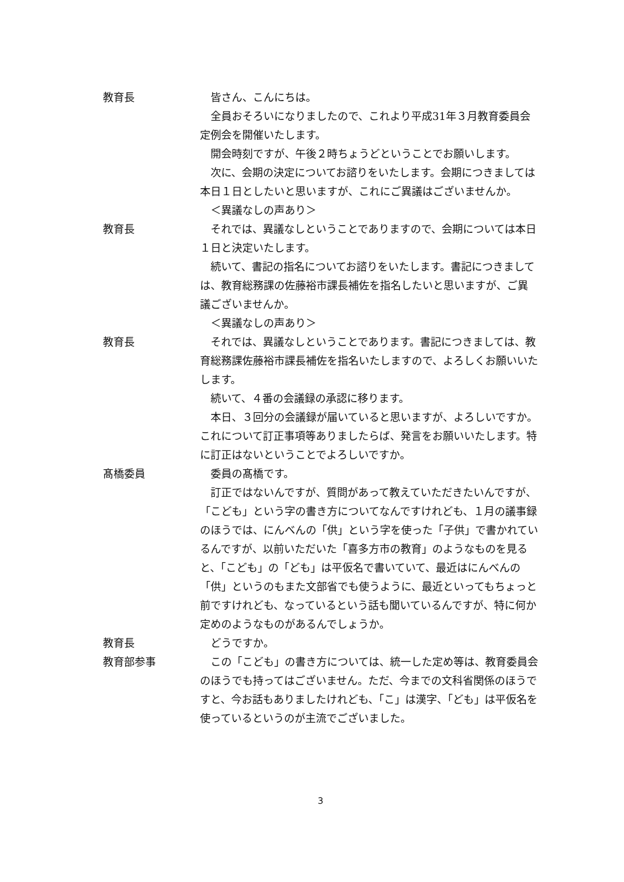教育長 皆さん、こんにちは。
全員おそろいになりましたので、これより平成31年３月教育委員会定例会を開催いたします。
開会時刻ですが、午後２時ちょうどということでお願いします。
次に、会期の決定についてお諮りをいたします。会期につきましては本日１日としたいと思いますが、これにご異議はございませんか。
＜異議なしの声あり＞
教育長 それでは、異議なしということでありますので、会期については本日１日と決定いたします。
続いて、書記の指名についてお諮りをいたします。書記につきましては、教育総務課の佐藤裕市課長補佐を指名したいと思いますが、ご異議ございませんか。
＜異議なしの声あり＞
教育長 それでは、異議なしということであります。書記につきましては、教育総務課佐藤裕市課長補佐を指名いたしますので、よろしくお願いいたします。
続いて、４番の会議録の承認に移ります。
本日、３回分の会議録が届いていると思いますが、よろしいですか。これについて訂正事項等ありましたらば、発言をお願いいたします。特に訂正はないということでよろしいですか。
髙橋委員 委員の髙橋です。
訂正ではないんですが、質問があって教えていただきたいんですが、「こども」という字の書き方についてなんですけれども、１月の議事録のほうでは、にんべんの「供」という字を使った「子供」で書かれているんですが、以前いただいた「喜多方市の教育」のようなものを見ると、「こども」の「ども」は平仮名で書いていて、最近はにんべんの「供」というのもまた文部省でも使うように、最近といってもちょっと前ですけれども、なっているという話も聞いているんですが、特に何か定めのようなものがあるんでしょうか。
教育長 どうですか。
教育部参事 この「こども」の書き方については、統一した定め等は、教育委員会のほうでも持ってはございません。ただ、今までの文科省関係のほうですと、今お話もありましたけれども、「こ」は漢字、「ども」は平仮名を使っているというのが主流でございました。
3